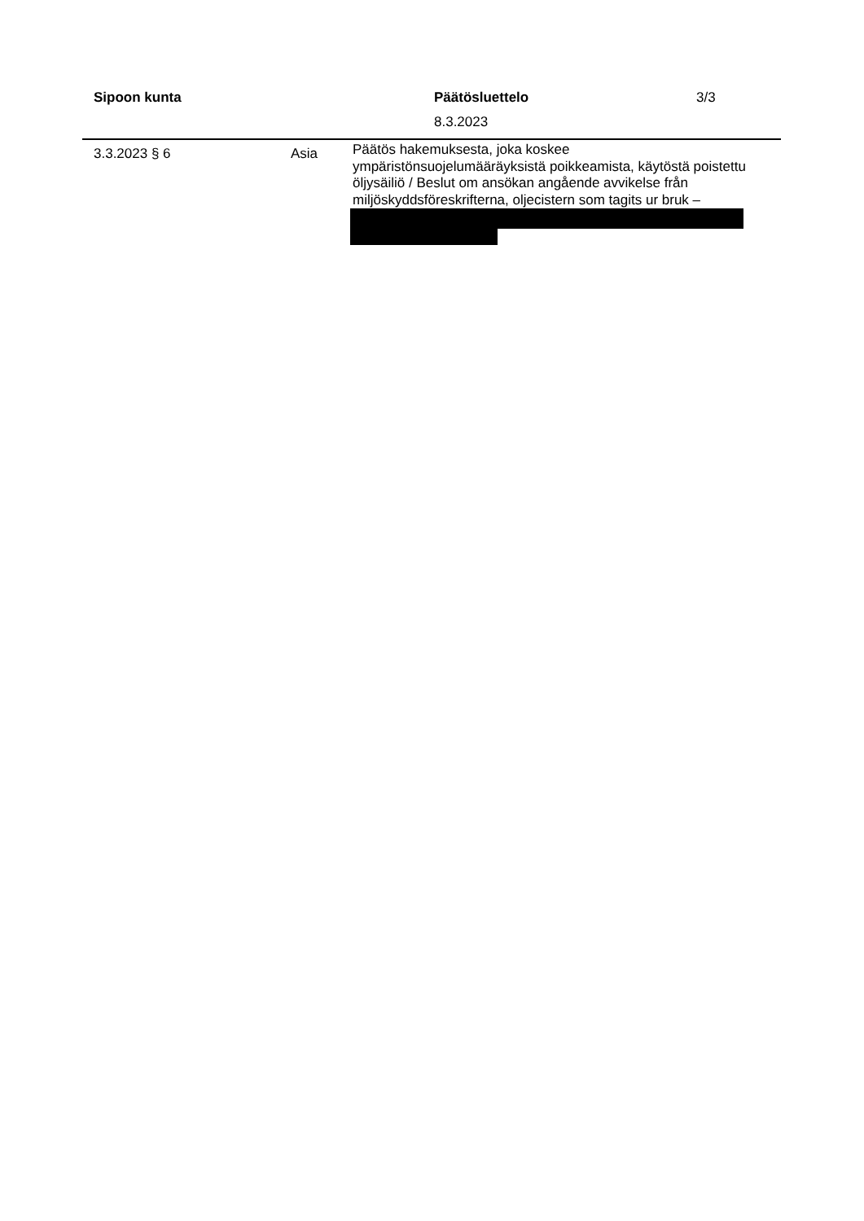Sipoon kunta Päätösluettelo 3/3
8.3.2023
3.3.2023 § 6 Asia
Päätös hakemuksesta, joka koskee ympäristönsuojelumääräyksistä poikkeamista, käytöstä poistettu öljysäiliö / Beslut om ansökan angående avvikelse från miljöskyddsföreskrifterna, oljecistern som tagits ur bruk –